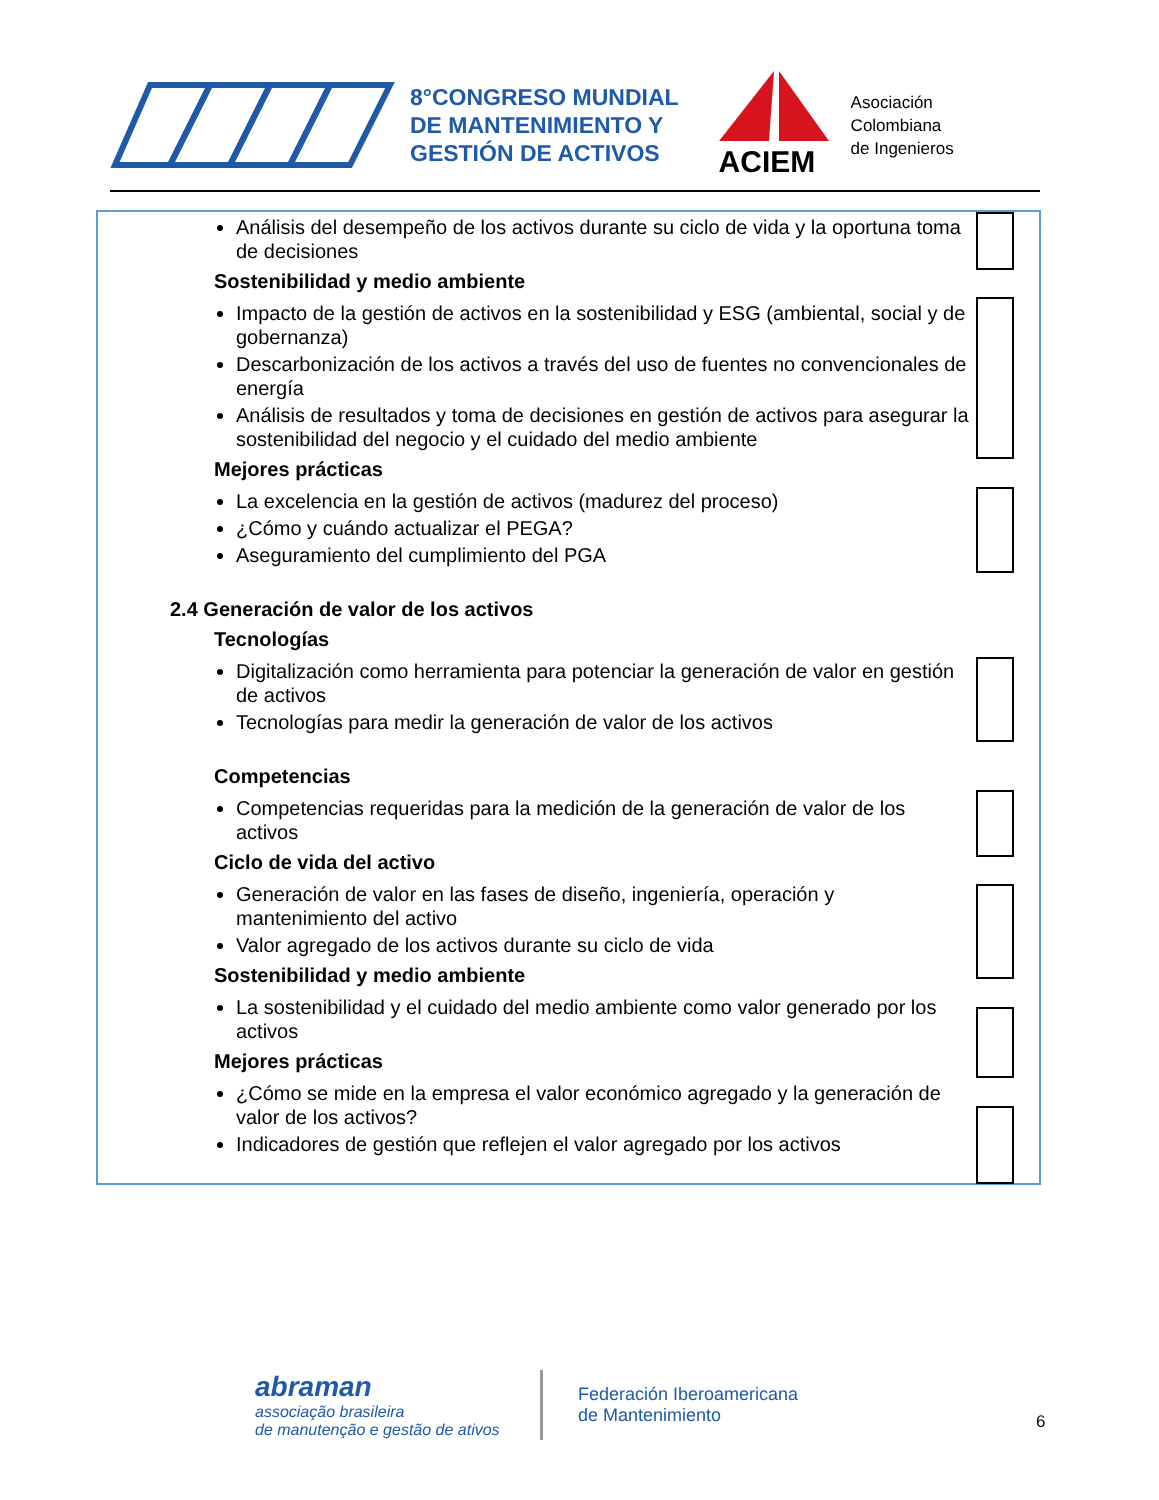8°CONGRESO MUNDIAL
DE MANTENIMIENTO Y
GESTIÓN DE ACTIVOS
ACIEM
Asociación
Colombiana
de Ingenieros
Análisis del desempeño de los activos durante su ciclo de vida y la oportuna toma de decisiones
Sostenibilidad y medio ambiente
Impacto de la gestión de activos en la sostenibilidad y ESG (ambiental, social y de gobernanza)
Descarbonización de los activos a través del uso de fuentes no convencionales de energía
Análisis de resultados y toma de decisiones en gestión de activos para asegurar la sostenibilidad del negocio y el cuidado del medio ambiente
Mejores prácticas
La excelencia en la gestión de activos (madurez del proceso)
¿Cómo y cuándo actualizar el PEGA?
Aseguramiento del cumplimiento del PGA
2.4 Generación de valor de los activos
Tecnologías
Digitalización como herramienta para potenciar la generación de valor en gestión de activos
Tecnologías para medir la generación de valor de los activos
Competencias
Competencias requeridas para la medición de la generación de valor de los activos
Ciclo de vida del activo
Generación de valor en las fases de diseño, ingeniería, operación y mantenimiento del activo
Valor agregado de los activos durante su ciclo de vida
Sostenibilidad y medio ambiente
La sostenibilidad y el cuidado del medio ambiente como valor generado por los activos
Mejores prácticas
¿Cómo se mide en la empresa el valor económico agregado y la generación de valor de los activos?
Indicadores de gestión que reflejen el valor agregado por los activos
abraman
associação brasileira
de manutenção e gestão de ativos
Federación Iberoamericana
de Mantenimiento
6